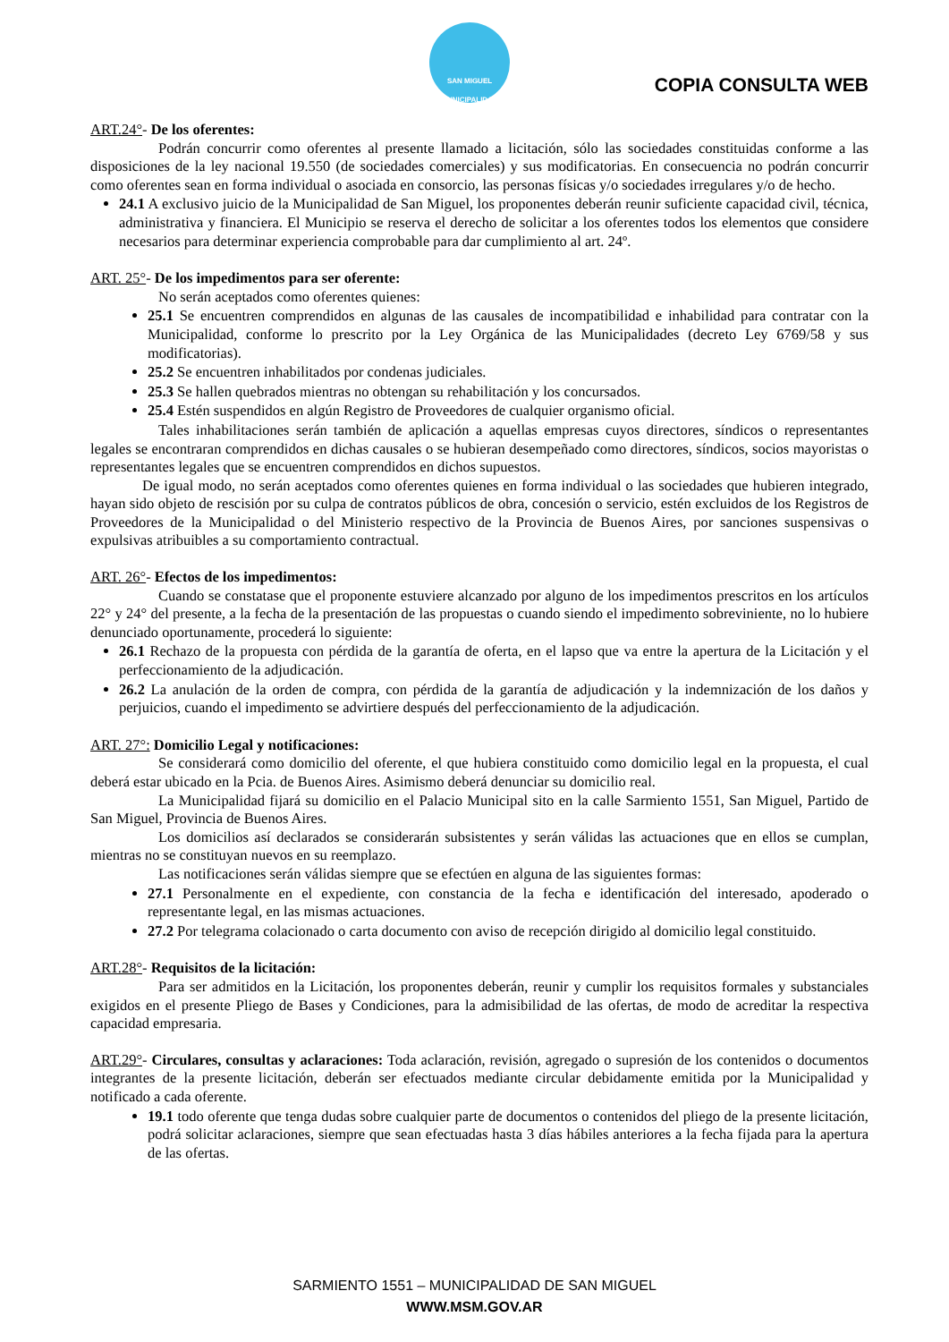SAN MIGUEL
MUNICIPALIDAD
COPIA CONSULTA WEB
ART.24°- De los oferentes:
Podrán concurrir como oferentes al presente llamado a licitación, sólo las sociedades constituidas conforme a las disposiciones de la ley nacional 19.550 (de sociedades comerciales) y sus modificatorias. En consecuencia no podrán concurrir como oferentes sean en forma individual o asociada en consorcio, las personas físicas y/o sociedades irregulares y/o de hecho.
24.1 A exclusivo juicio de la Municipalidad de San Miguel, los proponentes deberán reunir suficiente capacidad civil, técnica, administrativa y financiera. El Municipio se reserva el derecho de solicitar a los oferentes todos los elementos que considere necesarios para determinar experiencia comprobable para dar cumplimiento al art. 24º.
ART. 25°- De los impedimentos para ser oferente:
No serán aceptados como oferentes quienes:
25.1 Se encuentren comprendidos en algunas de las causales de incompatibilidad e inhabilidad para contratar con la Municipalidad, conforme lo prescrito por la Ley Orgánica de las Municipalidades (decreto Ley 6769/58 y sus modificatorias).
25.2 Se encuentren inhabilitados por condenas judiciales.
25.3 Se hallen quebrados mientras no obtengan su rehabilitación y los concursados.
25.4 Estén suspendidos en algún Registro de Proveedores de cualquier organismo oficial.
Tales inhabilitaciones serán también de aplicación a aquellas empresas cuyos directores, síndicos o representantes legales se encontraran comprendidos en dichas causales o se hubieran desempeñado como directores, síndicos, socios mayoristas o representantes legales que se encuentren comprendidos en dichos supuestos.
De igual modo, no serán aceptados como oferentes quienes en forma individual o las sociedades que hubieren integrado, hayan sido objeto de rescisión por su culpa de contratos públicos de obra, concesión o servicio, estén excluidos de los Registros de Proveedores de la Municipalidad o del Ministerio respectivo de la Provincia de Buenos Aires, por sanciones suspensivas o expulsivas atribuibles a su comportamiento contractual.
ART. 26°- Efectos de los impedimentos:
Cuando se constatase que el proponente estuviere alcanzado por alguno de los impedimentos prescritos en los artículos 22° y 24° del presente, a la fecha de la presentación de las propuestas o cuando siendo el impedimento sobreviniente, no lo hubiere denunciado oportunamente, procederá lo siguiente:
26.1 Rechazo de la propuesta con pérdida de la garantía de oferta, en el lapso que va entre la apertura de la Licitación y el perfeccionamiento de la adjudicación.
26.2 La anulación de la orden de compra, con pérdida de la garantía de adjudicación y la indemnización de los daños y perjuicios, cuando el impedimento se advirtiere después del perfeccionamiento de la adjudicación.
ART. 27°: Domicilio Legal y notificaciones:
Se considerará como domicilio del oferente, el que hubiera constituido como domicilio legal en la propuesta, el cual deberá estar ubicado en la Pcia. de Buenos Aires. Asimismo deberá denunciar su domicilio real.
La Municipalidad fijará su domicilio en el Palacio Municipal sito en la calle Sarmiento 1551, San Miguel, Partido de San Miguel, Provincia de Buenos Aires.
Los domicilios así declarados se considerarán subsistentes y serán válidas las actuaciones que en ellos se cumplan, mientras no se constituyan nuevos en su reemplazo.
Las notificaciones serán válidas siempre que se efectúen en alguna de las siguientes formas:
27.1 Personalmente en el expediente, con constancia de la fecha e identificación del interesado, apoderado o representante legal, en las mismas actuaciones.
27.2 Por telegrama colacionado o carta documento con aviso de recepción dirigido al domicilio legal constituido.
ART.28°- Requisitos de la licitación:
Para ser admitidos en la Licitación, los proponentes deberán, reunir y cumplir los requisitos formales y substanciales exigidos en el presente Pliego de Bases y Condiciones, para la admisibilidad de las ofertas, de modo de acreditar la respectiva capacidad empresaria.
ART.29°- Circulares, consultas y aclaraciones: Toda aclaración, revisión, agregado o supresión de los contenidos o documentos integrantes de la presente licitación, deberán ser efectuados mediante circular debidamente emitida por la Municipalidad y notificado a cada oferente.
19.1 todo oferente que tenga dudas sobre cualquier parte de documentos o contenidos del pliego de la presente licitación, podrá solicitar aclaraciones, siempre que sean efectuadas hasta 3 días hábiles anteriores a la fecha fijada para la apertura de las ofertas.
SARMIENTO 1551 – MUNICIPALIDAD DE SAN MIGUEL
WWW.MSM.GOV.AR